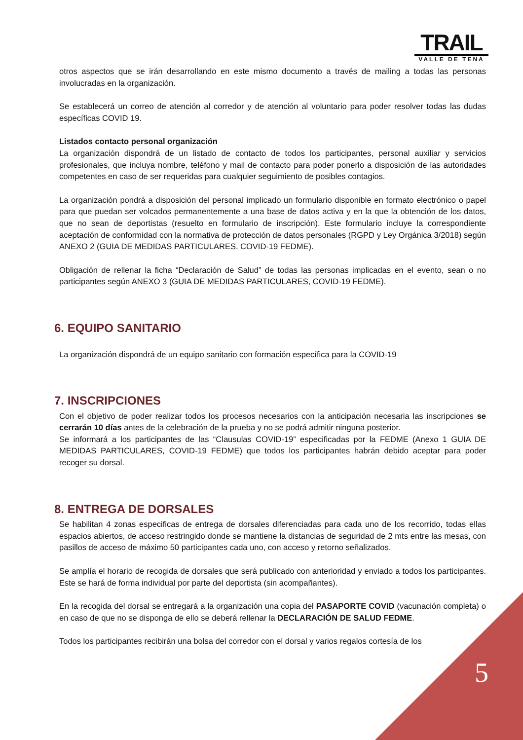TRAIL
VALLE DE TENA
otros aspectos que se irán desarrollando en este mismo documento a través de mailing a todas las personas involucradas en la organización.
Se establecerá un correo de atención al corredor y de atención al voluntario para poder resolver todas las dudas específicas COVID 19.
Listados contacto personal organización
La organización dispondrá de un listado de contacto de todos los participantes, personal auxiliar y servicios profesionales, que incluya nombre, teléfono y mail de contacto para poder ponerlo a disposición de las autoridades competentes en caso de ser requeridas para cualquier seguimiento de posibles contagios.
La organización pondrá a disposición del personal implicado un formulario disponible en formato electrónico o papel para que puedan ser volcados permanentemente a una base de datos activa y en la que la obtención de los datos, que no sean de deportistas (resuelto en formulario de inscripción). Este formulario incluye la correspondiente aceptación de conformidad con la normativa de protección de datos personales (RGPD y Ley Orgánica 3/2018) según ANEXO 2 (GUIA DE MEDIDAS PARTICULARES, COVID-19 FEDME).
Obligación de rellenar la ficha “Declaración de Salud” de todas las personas implicadas en el evento, sean o no participantes según ANEXO 3 (GUIA DE MEDIDAS PARTICULARES, COVID-19 FEDME).
6. EQUIPO SANITARIO
La organización dispondrá de un equipo sanitario con formación específica para la COVID-19
7. INSCRIPCIONES
Con el objetivo de poder realizar todos los procesos necesarios con la anticipación necesaria las inscripciones se cerrarán 10 días antes de la celebración de la prueba y no se podrá admitir ninguna posterior.
Se informará a los participantes de las “Clausulas COVID-19” especificadas por la FEDME (Anexo 1 GUIA DE MEDIDAS PARTICULARES, COVID-19 FEDME) que todos los participantes habrán debido aceptar para poder recoger su dorsal.
8. ENTREGA DE DORSALES
Se habilitan 4 zonas especificas de entrega de dorsales diferenciadas para cada uno de los recorrido, todas ellas espacios abiertos, de acceso restringido donde se mantiene la distancias de seguridad de 2 mts entre las mesas, con pasillos de acceso de máximo 50 participantes cada uno, con acceso y retorno señalizados.
Se amplía el horario de recogida de dorsales que será publicado con anterioridad y enviado a todos los participantes. Este se hará de forma individual por parte del deportista (sin acompañantes).
En la recogida del dorsal se entregará a la organización una copia del PASAPORTE COVID (vacunación completa) o en caso de que no se disponga de ello se deberá rellenar la DECLARACIÓN DE SALUD FEDME.
Todos los participantes recibirán una bolsa del corredor con el dorsal y varios regalos cortesía de los
5